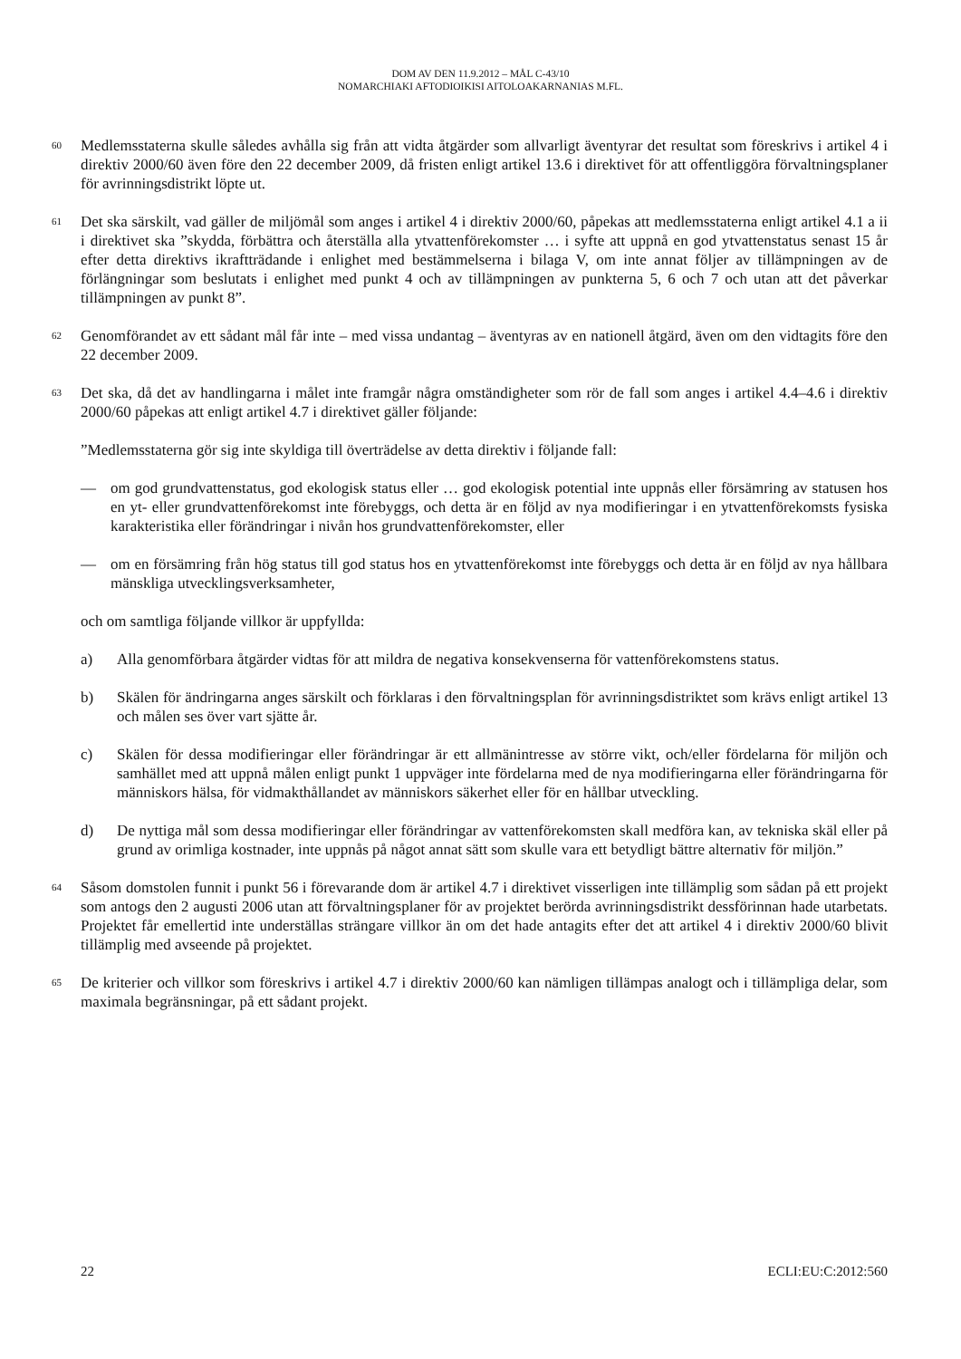DOM AV DEN 11.9.2012 – MÅL C-43/10
NOMARCHIAKI AFTODIOIKISI AITOLOAKARNANIAS M.FL.
60
Medlemsstaterna skulle således avhålla sig från att vidta åtgärder som allvarligt äventyrar det resultat som föreskrivs i artikel 4 i direktiv 2000/60 även före den 22 december 2009, då fristen enligt artikel 13.6 i direktivet för att offentliggöra förvaltningsplaner för avrinningsdistrikt löpte ut.
61
Det ska särskilt, vad gäller de miljömål som anges i artikel 4 i direktiv 2000/60, påpekas att medlemsstaterna enligt artikel 4.1 a ii i direktivet ska ”skydda, förbättra och återställa alla ytvattenförekomster … i syfte att uppnå en god ytvattenstatus senast 15 år efter detta direktivs ikraftträdande i enlighet med bestämmelserna i bilaga V, om inte annat följer av tillämpningen av de förlängningar som beslutats i enlighet med punkt 4 och av tillämpningen av punkterna 5, 6 och 7 och utan att det påverkar tillämpningen av punkt 8”.
62
Genomförandet av ett sådant mål får inte – med vissa undantag – äventyras av en nationell åtgärd, även om den vidtagits före den 22 december 2009.
63
Det ska, då det av handlingarna i målet inte framgår några omständigheter som rör de fall som anges i artikel 4.4–4.6 i direktiv 2000/60 påpekas att enligt artikel 4.7 i direktivet gäller följande:
”Medlemsstaterna gör sig inte skyldiga till överträdelse av detta direktiv i följande fall:
— om god grundvattenstatus, god ekologisk status eller … god ekologisk potential inte uppnås eller försämring av statusen hos en yt- eller grundvattenförekomst inte förebyggs, och detta är en följd av nya modifieringar i en ytvattenförekomsts fysiska karakteristika eller förändringar i nivån hos grundvattenförekomster, eller
— om en försämring från hög status till god status hos en ytvattenförekomst inte förebyggs och detta är en följd av nya hållbara mänskliga utvecklingsverksamheter,
och om samtliga följande villkor är uppfyllda:
a) Alla genomförbara åtgärder vidtas för att mildra de negativa konsekvenserna för vattenförekomstens status.
b) Skälen för ändringarna anges särskilt och förklaras i den förvaltningsplan för avrinningsdistriktet som krävs enligt artikel 13 och målen ses över vart sjätte år.
c) Skälen för dessa modifieringar eller förändringar är ett allmänintresse av större vikt, och/eller fördelarna för miljön och samhället med att uppnå målen enligt punkt 1 uppväger inte fördelarna med de nya modifieringarna eller förändringarna för människors hälsa, för vidmakthållandet av människors säkerhet eller för en hållbar utveckling.
d) De nyttiga mål som dessa modifieringar eller förändringar av vattenförekomsten skall medföra kan, av tekniska skäl eller på grund av orimliga kostnader, inte uppnås på något annat sätt som skulle vara ett betydligt bättre alternativ för miljön.”
64
Såsom domstolen funnit i punkt 56 i förevarande dom är artikel 4.7 i direktivet visserligen inte tillämplig som sådan på ett projekt som antogs den 2 augusti 2006 utan att förvaltningsplaner för av projektet berörda avrinningsdistrikt dessförinnan hade utarbetats. Projektet får emellertid inte underställas strängare villkor än om det hade antagits efter det att artikel 4 i direktiv 2000/60 blivit tillämplig med avseende på projektet.
65
De kriterier och villkor som föreskrivs i artikel 4.7 i direktiv 2000/60 kan nämligen tillämpas analogt och i tillämpliga delar, som maximala begränsningar, på ett sådant projekt.
22 ECLI:EU:C:2012:560